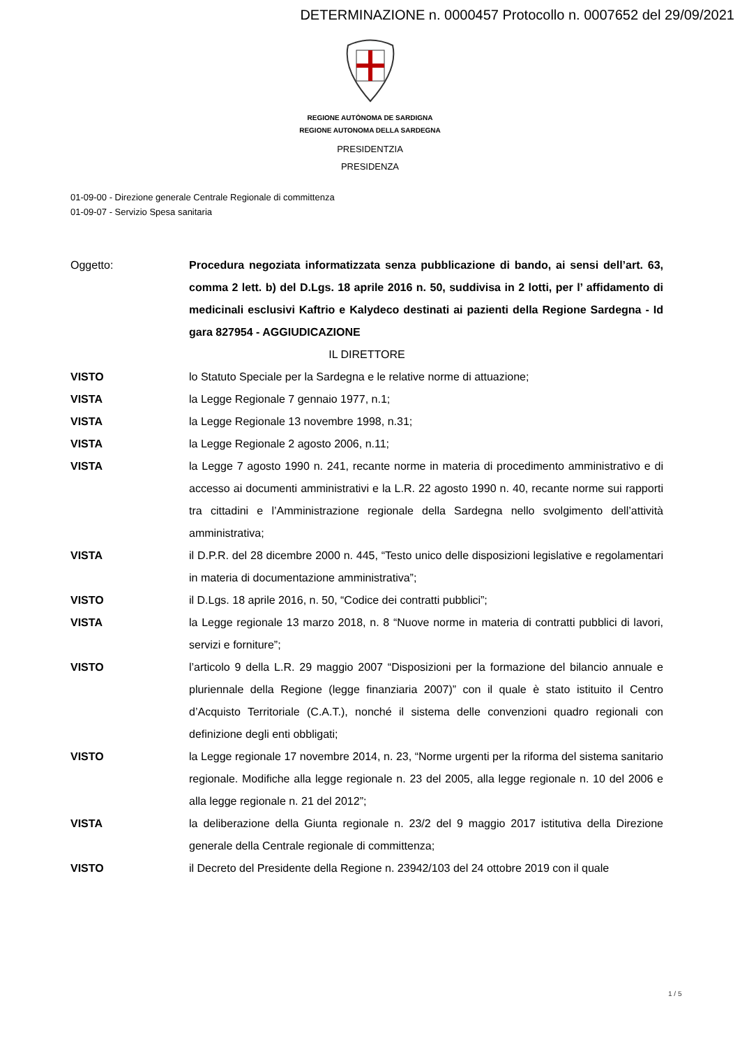DETERMINAZIONE n. 0000457 Protocollo n. 0007652 del 29/09/2021
REGIONE AUTÒNOMA DE SARDIGNA
REGIONE AUTONOMA DELLA SARDEGNA
PRESIDENTZIA
PRESIDENZA
01-09-00 - Direzione generale Centrale Regionale di committenza
01-09-07 - Servizio Spesa sanitaria
Oggetto: Procedura negoziata informatizzata senza pubblicazione di bando, ai sensi dell’art. 63, comma 2 lett. b) del D.Lgs. 18 aprile 2016 n. 50, suddivisa in 2 lotti, per l’ affidamento di medicinali esclusivi Kaftrio e Kalydeco destinati ai pazienti della Regione Sardegna - Id gara 827954 - AGGIUDICAZIONE
IL DIRETTORE
VISTO lo Statuto Speciale per la Sardegna e le relative norme di attuazione;
VISTA la Legge Regionale 7 gennaio 1977, n.1;
VISTA la Legge Regionale 13 novembre 1998, n.31;
VISTA la Legge Regionale 2 agosto 2006, n.11;
VISTA la Legge 7 agosto 1990 n. 241, recante norme in materia di procedimento amministrativo e di accesso ai documenti amministrativi e la L.R. 22 agosto 1990 n. 40, recante norme sui rapporti tra cittadini e l’Amministrazione regionale della Sardegna nello svolgimento dell’attività amministrativa;
VISTA il D.P.R. del 28 dicembre 2000 n. 445, “Testo unico delle disposizioni legislative e regolamentari in materia di documentazione amministrativa”;
VISTO il D.Lgs. 18 aprile 2016, n. 50, “Codice dei contratti pubblici”;
VISTA la Legge regionale 13 marzo 2018, n. 8 “Nuove norme in materia di contratti pubblici di lavori, servizi e forniture”;
VISTO l’articolo 9 della L.R. 29 maggio 2007 “Disposizioni per la formazione del bilancio annuale e pluriennale della Regione (legge finanziaria 2007)” con il quale è stato istituito il Centro d’Acquisto Territoriale (C.A.T.), nonché il sistema delle convenzioni quadro regionali con definizione degli enti obbligati;
VISTO la Legge regionale 17 novembre 2014, n. 23, “Norme urgenti per la riforma del sistema sanitario regionale. Modifiche alla legge regionale n. 23 del 2005, alla legge regionale n. 10 del 2006 e alla legge regionale n. 21 del 2012”;
VISTA la deliberazione della Giunta regionale n. 23/2 del 9 maggio 2017 istitutiva della Direzione generale della Centrale regionale di committenza;
VISTO il Decreto del Presidente della Regione n. 23942/103 del 24 ottobre 2019 con il quale
1 / 5